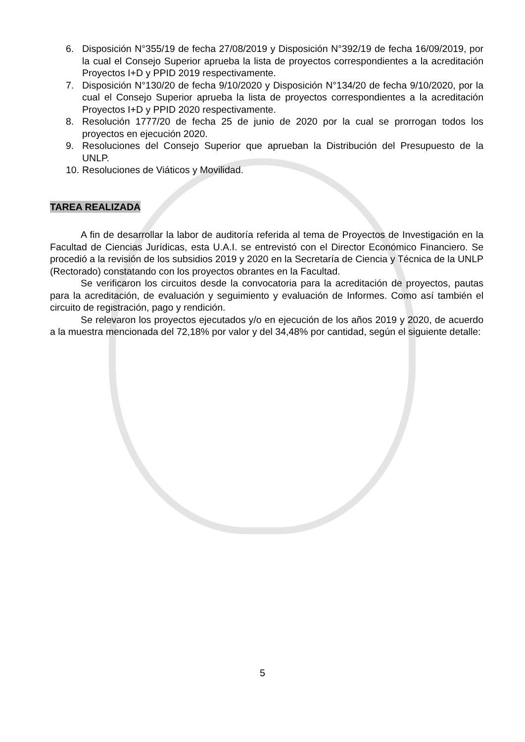6. Disposición N°355/19 de fecha 27/08/2019 y Disposición N°392/19 de fecha 16/09/2019, por la cual el Consejo Superior aprueba la lista de proyectos correspondientes a la acreditación Proyectos I+D y PPID 2019 respectivamente.
7. Disposición N°130/20 de fecha 9/10/2020 y Disposición N°134/20 de fecha 9/10/2020, por la cual el Consejo Superior aprueba la lista de proyectos correspondientes a la acreditación Proyectos I+D y PPID 2020 respectivamente.
8. Resolución 1777/20 de fecha 25 de junio de 2020 por la cual se prorrogan todos los proyectos en ejecución 2020.
9. Resoluciones del Consejo Superior que aprueban la Distribución del Presupuesto de la UNLP.
10. Resoluciones de Viáticos y Movilidad.
TAREA REALIZADA
A fin de desarrollar la labor de auditoría referida al tema de Proyectos de Investigación en la Facultad de Ciencias Jurídicas, esta U.A.I. se entrevistó con el Director Económico Financiero. Se procedió a la revisión de los subsidios 2019 y 2020 en la Secretaría de Ciencia y Técnica de la UNLP (Rectorado) constatando con los proyectos obrantes en la Facultad.
Se verificaron los circuitos desde la convocatoria para la acreditación de proyectos, pautas para la acreditación, de evaluación y seguimiento y evaluación de Informes. Como así también el circuito de registración, pago y rendición.
Se relevaron los proyectos ejecutados y/o en ejecución de los años 2019 y 2020, de acuerdo a la muestra mencionada del 72,18% por valor y del 34,48% por cantidad, según el siguiente detalle:
5